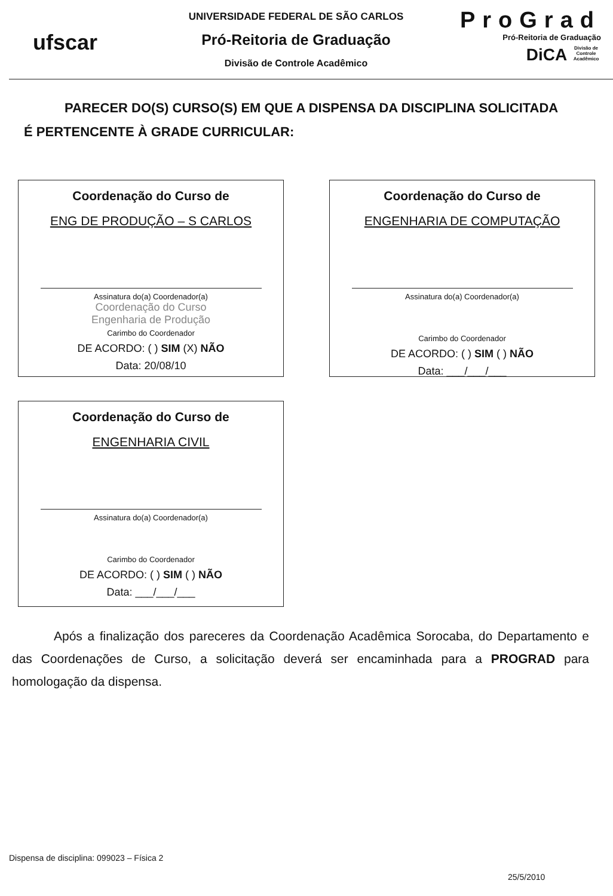ufscar
UNIVERSIDADE FEDERAL DE SÃO CARLOS
Pró-Reitoria de Graduação
Divisão de Controle Acadêmico
ProGrad
Pró-Reitoria de Graduação
DiCA Divisão de Controle Acadêmico
PARECER DO(S) CURSO(S) EM QUE A DISPENSA DA DISCIPLINA SOLICITADA
É PERTENCENTE À GRADE CURRICULAR:
Coordenação do Curso de
ENG DE PRODUÇÃO – S CARLOS
Assinatura do(a) Coordenador(a)
Coordenação do Curso
Engenharia de Produção
Carimbo do Coordenador
DE ACORDO: ( ) SIM (X) NÃO
Data: 20/08/10
Coordenação do Curso de
ENGENHARIA DE COMPUTAÇÃO
Assinatura do(a) Coordenador(a)
Carimbo do Coordenador
DE ACORDO: ( ) SIM ( ) NÃO
Data: ___/___/___
Coordenação do Curso de
ENGENHARIA CIVIL
Assinatura do(a) Coordenador(a)
Carimbo do Coordenador
DE ACORDO: ( ) SIM ( ) NÃO
Data: ___/___/___
Após a finalização dos pareceres da Coordenação Acadêmica Sorocaba, do Departamento e das Coordenações de Curso, a solicitação deverá ser encaminhada para a PROGRAD para homologação da dispensa.
Dispensa de disciplina: 099023 – Física 2
25/5/2010